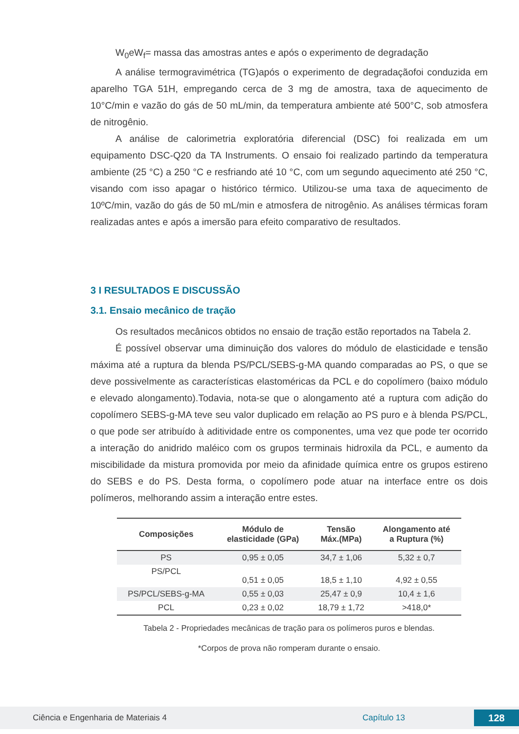W<sub>0</sub>eW<sub>f</sub>= massa das amostras antes e após o experimento de degradação
A análise termogravimétrica (TG)após o experimento de degradaçãofoi conduzida em aparelho TGA 51H, empregando cerca de 3 mg de amostra, taxa de aquecimento de 10°C/min e vazão do gás de 50 mL/min, da temperatura ambiente até 500°C, sob atmosfera de nitrogênio.
A análise de calorimetria exploratória diferencial (DSC) foi realizada em um equipamento DSC-Q20 da TA Instruments. O ensaio foi realizado partindo da temperatura ambiente (25 °C) a 250 °C e resfriando até 10 °C, com um segundo aquecimento até 250 °C, visando com isso apagar o histórico térmico. Utilizou-se uma taxa de aquecimento de 10ºC/min, vazão do gás de 50 mL/min e atmosfera de nitrogênio. As análises térmicas foram realizadas antes e após a imersão para efeito comparativo de resultados.
3 I RESULTADOS E DISCUSSÃO
3.1. Ensaio mecânico de tração
Os resultados mecânicos obtidos no ensaio de tração estão reportados na Tabela 2.
É possível observar uma diminuição dos valores do módulo de elasticidade e tensão máxima até a ruptura da blenda PS/PCL/SEBS-g-MA quando comparadas ao PS, o que se deve possivelmente as características elastoméricas da PCL e do copolímero (baixo módulo e elevado alongamento).Todavia, nota-se que o alongamento até a ruptura com adição do copolímero SEBS-g-MA teve seu valor duplicado em relação ao PS puro e à blenda PS/PCL, o que pode ser atribuído à aditividade entre os componentes, uma vez que pode ter ocorrido a interação do anidrido maléico com os grupos terminais hidroxila da PCL, e aumento da miscibilidade da mistura promovida por meio da afinidade química entre os grupos estireno do SEBS e do PS. Desta forma, o copolímero pode atuar na interface entre os dois polímeros, melhorando assim a interação entre estes.
| Composições | Módulo de elasticidade (GPa) | Tensão Máx.(MPa) | Alongamento até a Ruptura (%) |
| --- | --- | --- | --- |
| PS | 0,95 ± 0,05 | 34,7 ± 1,06 | 5,32 ± 0,7 |
| PS/PCL | 0,51 ± 0,05 | 18,5 ± 1,10 | 4,92 ± 0,55 |
| PS/PCL/SEBS-g-MA | 0,55 ± 0,03 | 25,47 ± 0,9 | 10,4 ± 1,6 |
| PCL | 0,23 ± 0,02 | 18,79 ± 1,72 | >418,0* |
Tabela 2 - Propriedades mecânicas de tração para os polímeros puros e blendas.
*Corpos de prova não romperam durante o ensaio.
Ciência e Engenharia de Materiais 4 Capítulo 13
128